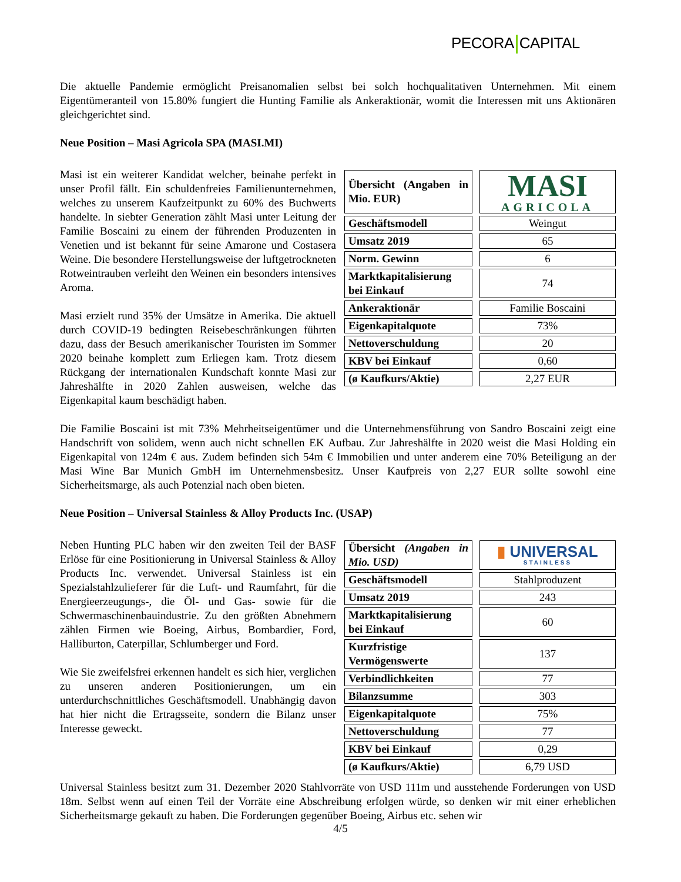PECORA CAPITAL
Die aktuelle Pandemie ermöglicht Preisanomalien selbst bei solch hochqualitativen Unternehmen. Mit einem Eigentümeranteil von 15.80% fungiert die Hunting Familie als Ankeraktionär, womit die Interessen mit uns Aktionären gleichgerichtet sind.
Neue Position – Masi Agricola SPA (MASI.MI)
| Übersicht (Angaben in Mio. EUR) | | MASI AGRICOLA |
| Geschäftsmodell | | Weingut |
| Umsatz 2019 | | 65 |
| Norm. Gewinn | | 6 |
| Marktkapitalisierung bei Einkauf | | 74 |
| Ankeraktionär | | Familie Boscaini |
| Eigenkapitalquote | | 73% |
| Nettoverschuldung | | 20 |
| KBV bei Einkauf | | 0,60 |
| (ø Kaufkurs/Aktie) | | 2,27 EUR |
Masi ist ein weiterer Kandidat welcher, beinahe perfekt in unser Profil fällt. Ein schuldenfreies Familienunternehmen, welches zu unserem Kaufzeitpunkt zu 60% des Buchwerts handelte. In siebter Generation zählt Masi unter Leitung der Familie Boscaini zu einem der führenden Produzenten in Venetien und ist bekannt für seine Amarone und Costasera Weine. Die besondere Herstellungsweise der luftgetrockneten Rotweintrauben verleiht den Weinen ein besonders intensives Aroma.
Masi erzielt rund 35% der Umsätze in Amerika. Die aktuell durch COVID-19 bedingten Reisebeschränkungen führten dazu, dass der Besuch amerikanischer Touristen im Sommer 2020 beinahe komplett zum Erliegen kam. Trotz diesem Rückgang der internationalen Kundschaft konnte Masi zur Jahreshälfte in 2020 Zahlen ausweisen, welche das Eigenkapital kaum beschädigt haben.
Die Familie Boscaini ist mit 73% Mehrheitseigentümer und die Unternehmensführung von Sandro Boscaini zeigt eine Handschrift von solidem, wenn auch nicht schnellen EK Aufbau. Zur Jahreshälfte in 2020 weist die Masi Holding ein Eigenkapital von 124m € aus. Zudem befinden sich 54m € Immobilien und unter anderem eine 70% Beteiligung an der Masi Wine Bar Munich GmbH im Unternehmensbesitz. Unser Kaufpreis von 2,27 EUR sollte sowohl eine Sicherheitsmarge, als auch Potenzial nach oben bieten.
Neue Position – Universal Stainless & Alloy Products Inc. (USAP)
| Übersicht (Angaben in Mio. USD) | | ▮ UNIVERSAL STAINLESS |
| Geschäftsmodell | | Stahlproduzent |
| Umsatz 2019 | | 243 |
| Marktkapitalisierung bei Einkauf | | 60 |
| Kurzfristige Vermögenswerte | | 137 |
| Verbindlichkeiten | | 77 |
| Bilanzsumme | | 303 |
| Eigenkapitalquote | | 75% |
| Nettoverschuldung | | 77 |
| KBV bei Einkauf | | 0,29 |
| (ø Kaufkurs/Aktie) | | 6,79 USD |
Neben Hunting PLC haben wir den zweiten Teil der BASF Erlöse für eine Positionierung in Universal Stainless & Alloy Products Inc. verwendet. Universal Stainless ist ein Spezialstahlzulieferer für die Luft- und Raumfahrt, für die Energieerzeugungs-, die Öl- und Gas- sowie für die Schwermaschinenbauindustrie. Zu den größten Abnehmern zählen Firmen wie Boeing, Airbus, Bombardier, Ford, Halliburton, Caterpillar, Schlumberger und Ford.
Wie Sie zweifelsfrei erkennen handelt es sich hier, verglichen zu unseren anderen Positionierungen, um ein unterdurchschnittliches Geschäftsmodell. Unabhängig davon hat hier nicht die Ertragsseite, sondern die Bilanz unser Interesse geweckt.
Universal Stainless besitzt zum 31. Dezember 2020 Stahlvorräte von USD 111m und ausstehende Forderungen von USD 18m. Selbst wenn auf einen Teil der Vorräte eine Abschreibung erfolgen würde, so denken wir mit einer erheblichen Sicherheitsmarge gekauft zu haben. Die Forderungen gegenüber Boeing, Airbus etc. sehen wir
4/5